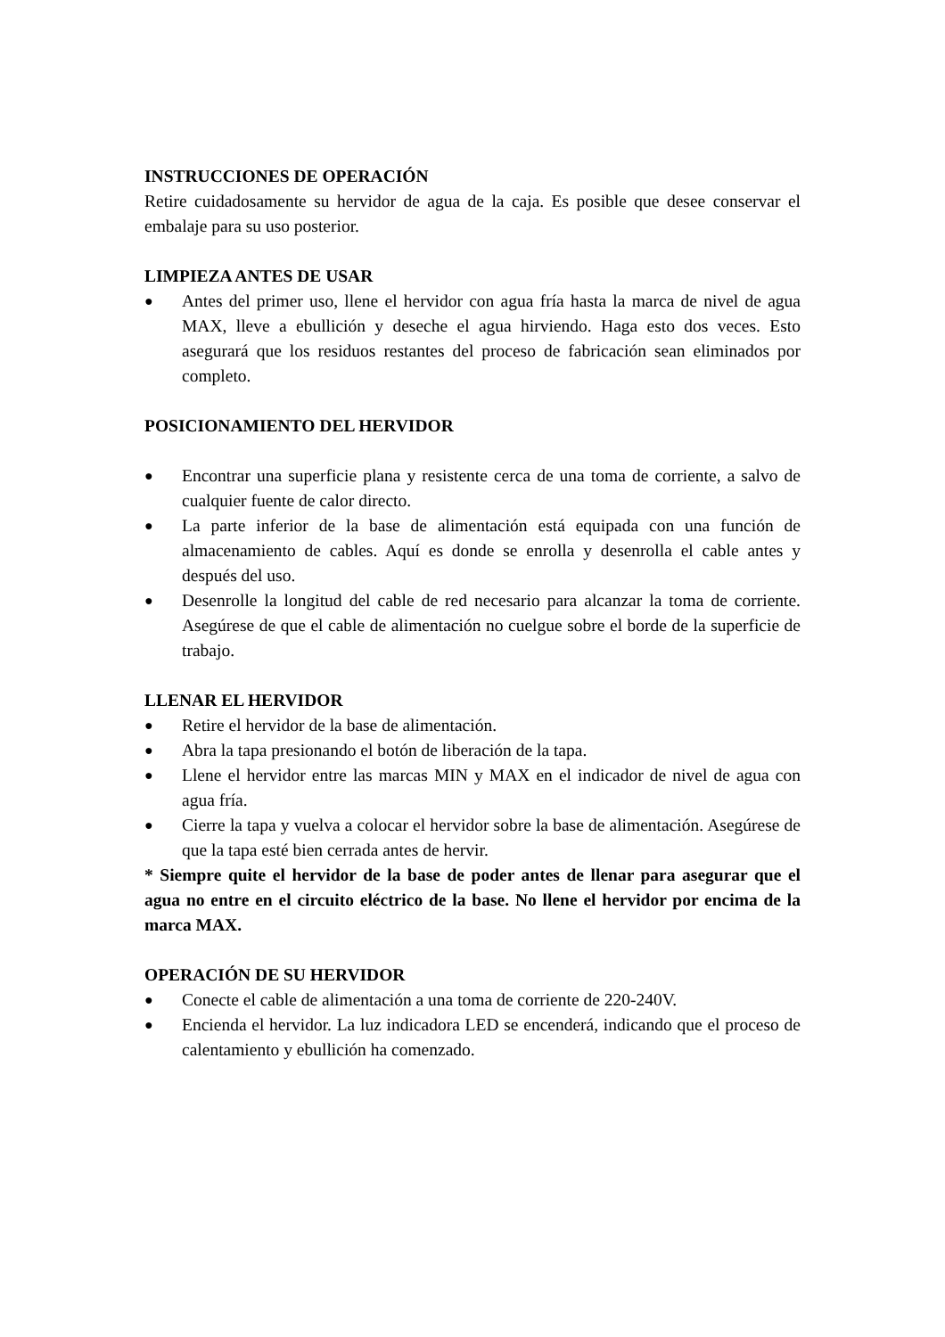INSTRUCCIONES DE OPERACIÓN
Retire cuidadosamente su hervidor de agua de la caja. Es posible que desee conservar el embalaje para su uso posterior.
LIMPIEZA ANTES DE USAR
● Antes del primer uso, llene el hervidor con agua fría hasta la marca de nivel de agua MAX, lleve a ebullición y deseche el agua hirviendo. Haga esto dos veces. Esto asegurará que los residuos restantes del proceso de fabricación sean eliminados por completo.
POSICIONAMIENTO DEL HERVIDOR
● Encontrar una superficie plana y resistente cerca de una toma de corriente, a salvo de cualquier fuente de calor directo.
● La parte inferior de la base de alimentación está equipada con una función de almacenamiento de cables. Aquí es donde se enrolla y desenrolla el cable antes y después del uso.
● Desenrolle la longitud del cable de red necesario para alcanzar la toma de corriente. Asegúrese de que el cable de alimentación no cuelgue sobre el borde de la superficie de trabajo.
LLENAR EL HERVIDOR
● Retire el hervidor de la base de alimentación.
● Abra la tapa presionando el botón de liberación de la tapa.
● Llene el hervidor entre las marcas MIN y MAX en el indicador de nivel de agua con agua fría.
● Cierre la tapa y vuelva a colocar el hervidor sobre la base de alimentación. Asegúrese de que la tapa esté bien cerrada antes de hervir.
* Siempre quite el hervidor de la base de poder antes de llenar para asegurar que el agua no entre en el circuito eléctrico de la base. No llene el hervidor por encima de la marca MAX.
OPERACIÓN DE SU HERVIDOR
● Conecte el cable de alimentación a una toma de corriente de 220-240V.
● Encienda el hervidor. La luz indicadora LED se encenderá, indicando que el proceso de calentamiento y ebullición ha comenzado.